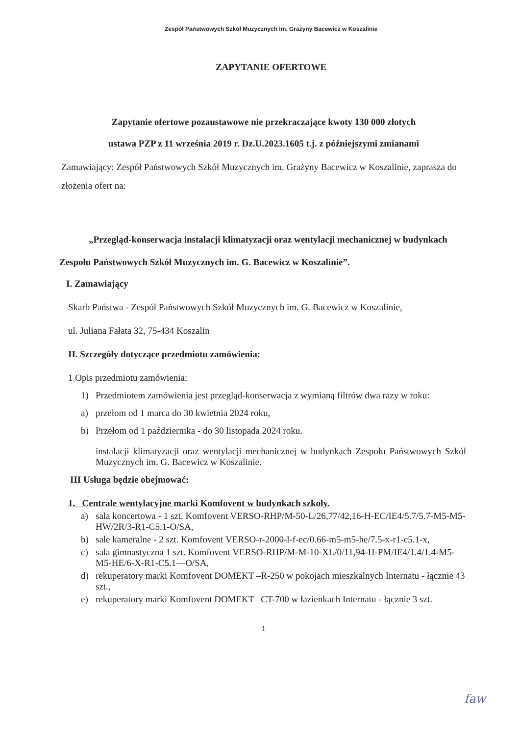Zespół Państwowych Szkół Muzycznych im. Grażyny Bacewicz w Koszalinie
ZAPYTANIE OFERTOWE
Zapytanie ofertowe pozaustawowe nie przekraczające kwoty 130 000 złotych
ustawa PZP z 11 września 2019 r. Dz.U.2023.1605 t.j. z późniejszymi zmianami
Zamawiający: Zespół Państwowych Szkół Muzycznych im. Grażyny Bacewicz w Koszalinie, zaprasza do złożenia ofert na:
„Przegląd-konserwacja instalacji klimatyzacji oraz wentylacji mechanicznej w budynkach Zespołu Państwowych Szkół Muzycznych im. G. Bacewicz w Koszalinie”.
I. Zamawiający
Skarb Państwa - Zespół Państwowych Szkół Muzycznych im. G. Bacewicz w Koszalinie,
ul. Juliana Fałata 32, 75-434 Koszalin
II. Szczegóły dotyczące przedmiotu zamówienia:
1 Opis przedmiotu zamówienia:
1) Przedmiotem zamówienia jest przegląd-konserwacja z wymianą filtrów dwa razy w roku:
a) przełom od 1 marca do 30 kwietnia 2024 roku,
b) Przełom od 1 października - do 30 listopada 2024 roku.
instalacji klimatyzacji oraz wentylacji mechanicznej w budynkach Zespołu Państwowych Szkół Muzycznych im. G. Bacewicz w Koszalinie.
III Usługa będzie obejmować:
1. Centrale wentylacyjne marki Komfovent w budynkach szkoły.
a) sala koncertowa - 1 szt. Komfovent VERSO-RHP/M-50-L/26,77/42,16-H-EC/IE4/5.7/5.7-M5-M5-HW/2R/3-R1-C5.1-O/SA,
b) sale kameralne - 2 szt. Komfovent VERSO-r-2000-l-f-ec/0.66-m5-m5-he/7.5-x-r1-c5.1-x,
c) sala gimnastyczna 1 szt. Komfovent VERSO-RHP/M-M-10-XL/0/11,94-H-PM/IE4/1.4/1.4-M5-M5-HE/6-X-R1-C5.1—O/SA,
d) rekuperatory marki Komfovent DOMEKT –R-250 w pokojach mieszkalnych Internatu - łącznie 43 szt.,
e) rekuperatory marki Komfovent DOMEKT –CT-700 w łazienkach Internatu - łącznie 3 szt.
1
faw